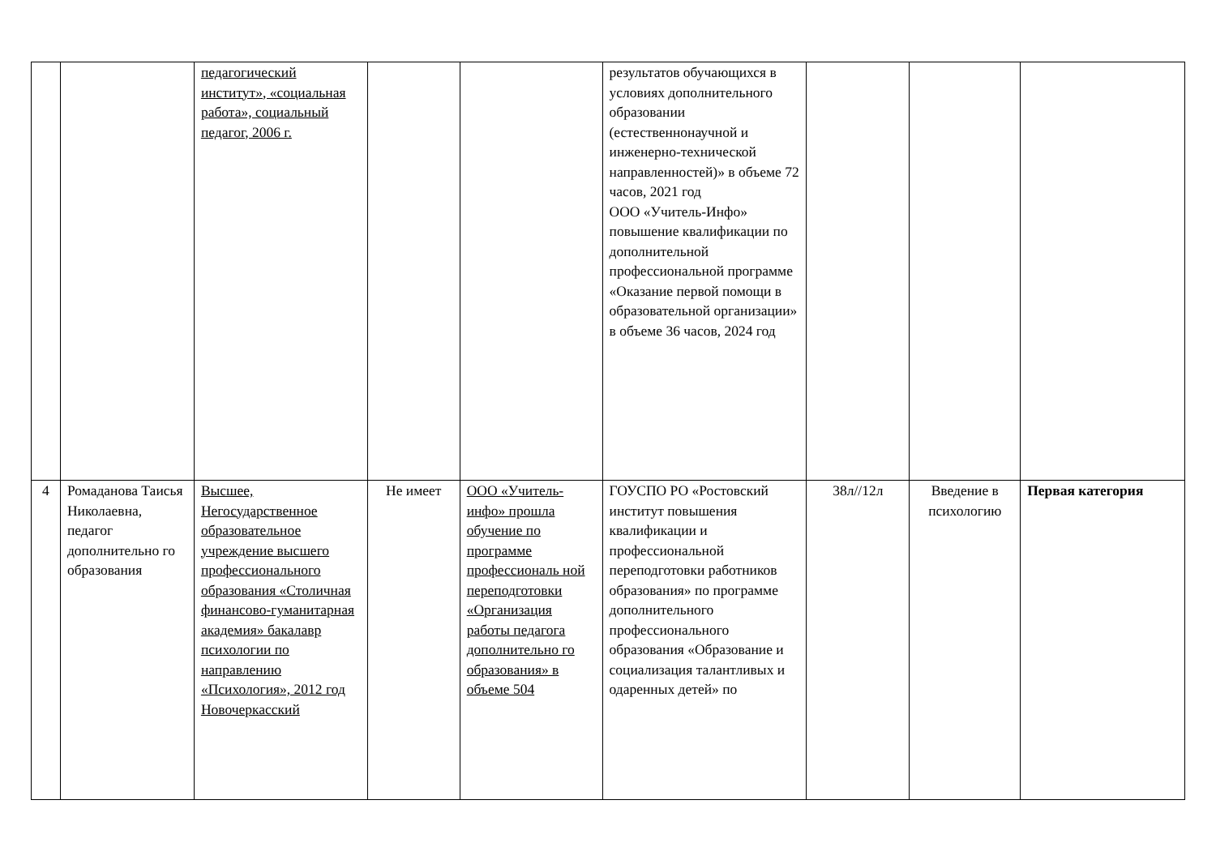| | | педагогический институт», «социальная работа», социальный педагог, 2006 г. | | | результатов обучающихся в условиях дополнительного образовании (естественнонаучной и инженерно-технической направленностей)» в объеме 72 часов, 2021 год ООО «Учитель-Инфо» повышение квалификации по дополнительной профессиональной программе «Оказание первой помощи в образовательной организации» в объеме 36 часов, 2024 год | | | |
| 4 | Ромаданова Таисья Николаевна, педагог дополнительно го образования | Высшее, Негосударственное образовательное учреждение высшего профессионального образования «Столичная финансово-гуманитарная академия» бакалавр психологии по направлению «Психология», 2012 год Новочеркасский | Не имеет | ООО «Учитель-инфо» прошла обучение по программе профессиональ ной переподготовки «Организация работы педагога дополнительно го образования» в объеме 504 | ГОУСПО РО «Ростовский институт повышения квалификации и профессиональной переподготовки работников образования» по программе дополнительного профессионального образования «Образование и социализация талантливых и одаренных детей» по | 38л//12л | Введение в психологию | Первая категория |